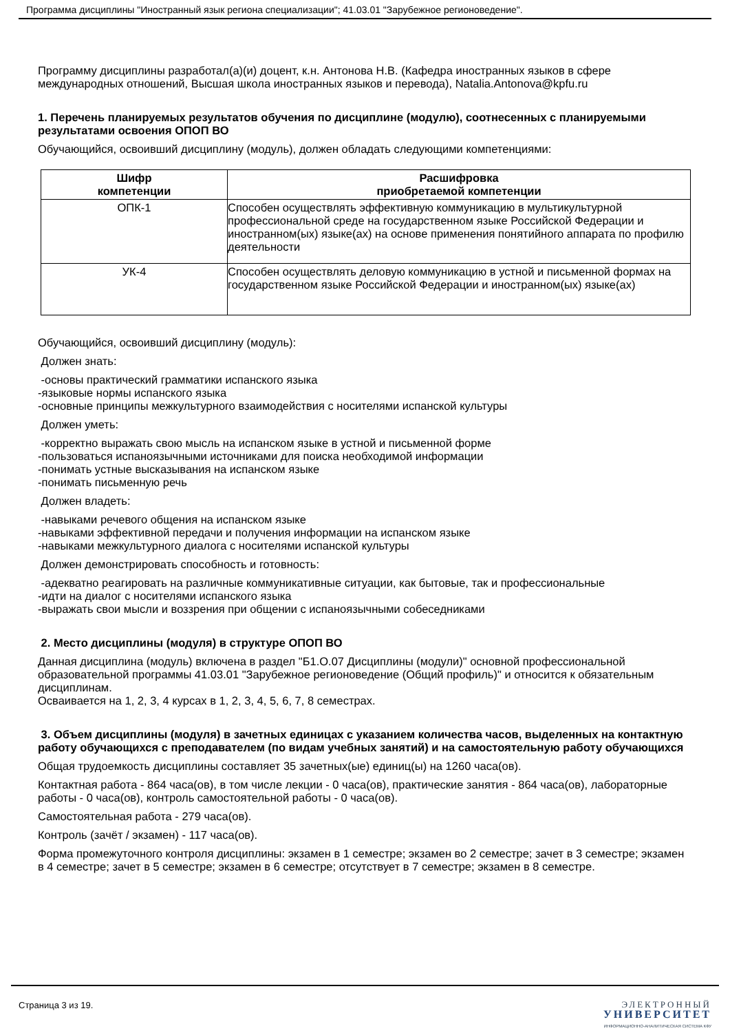Программа дисциплины "Иностранный язык региона специализации"; 41.03.01 "Зарубежное регионоведение".
Программу дисциплины разработал(а)(и) доцент, к.н. Антонова Н.В. (Кафедра иностранных языков в сфере международных отношений, Высшая школа иностранных языков и перевода), Natalia.Antonova@kpfu.ru
1. Перечень планируемых результатов обучения по дисциплине (модулю), соотнесенных с планируемыми результатами освоения ОПОП ВО
Обучающийся, освоивший дисциплину (модуль), должен обладать следующими компетенциями:
| Шифр компетенции | Расшифровка приобретаемой компетенции |
| --- | --- |
| ОПК-1 | Способен осуществлять эффективную коммуникацию в мультикультурной профессиональной среде на государственном языке Российской Федерации и иностранном(ых) языке(ах) на основе применения понятийного аппарата по профилю деятельности |
| УК-4 | Способен осуществлять деловую коммуникацию в устной и письменной формах на государственном языке Российской Федерации и иностранном(ых) языке(ах) |
Обучающийся, освоивший дисциплину (модуль):
Должен знать:
-основы практический грамматики испанского языка
-языковые нормы испанского языка
-основные принципы межкультурного взаимодействия с носителями испанской культуры
Должен уметь:
-корректно выражать свою мысль на испанском языке в устной и письменной форме
-пользоваться испаноязычными источниками для поиска необходимой информации
-понимать устные высказывания на испанском языке
-понимать письменную речь
Должен владеть:
-навыками речевого общения на испанском языке
-навыками эффективной передачи и получения информации на испанском языке
-навыками межкультурного диалога с носителями испанской культуры
Должен демонстрировать способность и готовность:
-адекватно реагировать на различные коммуникативные ситуации, как бытовые, так и профессиональные
-идти на диалог с носителями испанского языка
-выражать свои мысли и воззрения при общении с испаноязычными собеседниками
2. Место дисциплины (модуля) в структуре ОПОП ВО
Данная дисциплина (модуль) включена в раздел "Б1.О.07 Дисциплины (модули)" основной профессиональной образовательной программы 41.03.01 "Зарубежное регионоведение (Общий профиль)" и относится к обязательным дисциплинам.
Осваивается на 1, 2, 3, 4 курсах в 1, 2, 3, 4, 5, 6, 7, 8 семестрах.
3. Объем дисциплины (модуля) в зачетных единицах с указанием количества часов, выделенных на контактную работу обучающихся с преподавателем (по видам учебных занятий) и на самостоятельную работу обучающихся
Общая трудоемкость дисциплины составляет 35 зачетных(ые) единиц(ы) на 1260 часа(ов).
Контактная работа - 864 часа(ов), в том числе лекции - 0 часа(ов), практические занятия - 864 часа(ов), лабораторные работы - 0 часа(ов), контроль самостоятельной работы - 0 часа(ов).
Самостоятельная работа - 279 часа(ов).
Контроль (зачёт / экзамен) - 117 часа(ов).
Форма промежуточного контроля дисциплины: экзамен в 1 семестре; экзамен во 2 семестре; зачет в 3 семестре; экзамен в 4 семестре; зачет в 5 семестре; экзамен в 6 семестре; отсутствует в 7 семестре; экзамен в 8 семестре.
Страница 3 из 19.
ЭЛЕКТРОННЫЙ
УНИВЕРСИТЕТ
ИНФОРМАЦИОННО-АНАЛИТИЧЕСКАЯ СИСТЕМА КФУ